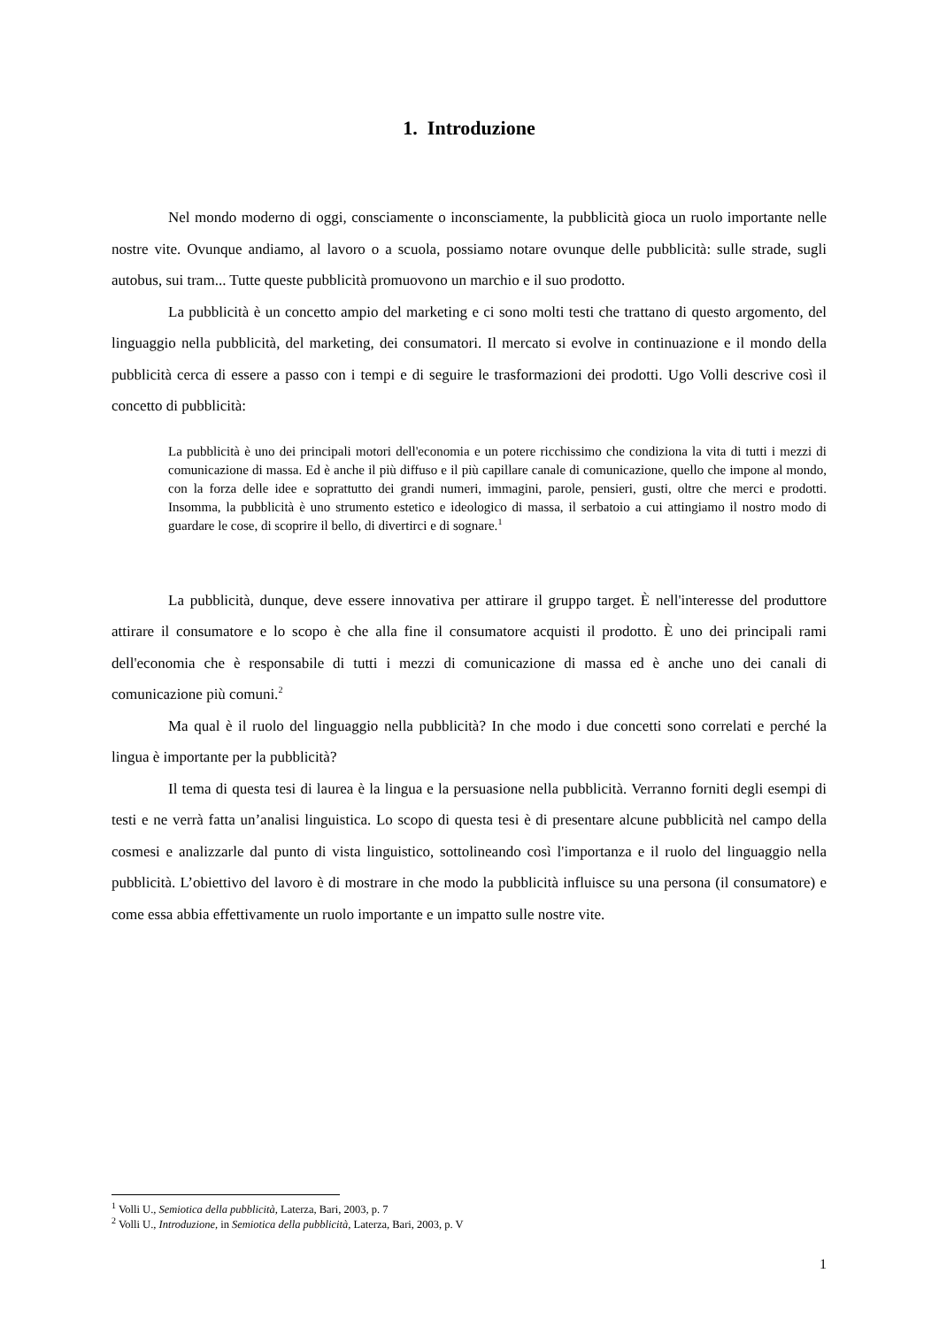1. Introduzione
Nel mondo moderno di oggi, consciamente o inconsciamente, la pubblicità gioca un ruolo importante nelle nostre vite. Ovunque andiamo, al lavoro o a scuola, possiamo notare ovunque delle pubblicità: sulle strade, sugli autobus, sui tram... Tutte queste pubblicità promuovono un marchio e il suo prodotto.
La pubblicità è un concetto ampio del marketing e ci sono molti testi che trattano di questo argomento, del linguaggio nella pubblicità, del marketing, dei consumatori. Il mercato si evolve in continuazione e il mondo della pubblicità cerca di essere a passo con i tempi e di seguire le trasformazioni dei prodotti. Ugo Volli descrive così il concetto di pubblicità:
La pubblicità è uno dei principali motori dell'economia e un potere ricchissimo che condiziona la vita di tutti i mezzi di comunicazione di massa. Ed è anche il più diffuso e il più capillare canale di comunicazione, quello che impone al mondo, con la forza delle idee e soprattutto dei grandi numeri, immagini, parole, pensieri, gusti, oltre che merci e prodotti. Insomma, la pubblicità è uno strumento estetico e ideologico di massa, il serbatoio a cui attingiamo il nostro modo di guardare le cose, di scoprire il bello, di divertirci e di sognare.<sup>1</sup>
La pubblicità, dunque, deve essere innovativa per attirare il gruppo target. È nell'interesse del produttore attirare il consumatore e lo scopo è che alla fine il consumatore acquisti il prodotto. È uno dei principali rami dell'economia che è responsabile di tutti i mezzi di comunicazione di massa ed è anche uno dei canali di comunicazione più comuni.<sup>2</sup>
Ma qual è il ruolo del linguaggio nella pubblicità? In che modo i due concetti sono correlati e perché la lingua è importante per la pubblicità?
Il tema di questa tesi di laurea è la lingua e la persuasione nella pubblicità. Verranno forniti degli esempi di testi e ne verrà fatta un’analisi linguistica. Lo scopo di questa tesi è di presentare alcune pubblicità nel campo della cosmesi e analizzarle dal punto di vista linguistico, sottolineando così l'importanza e il ruolo del linguaggio nella pubblicità. L’obiettivo del lavoro è di mostrare in che modo la pubblicità influisce su una persona (il consumatore) e come essa abbia effettivamente un ruolo importante e un impatto sulle nostre vite.
<sup>1</sup> Volli U., Semiotica della pubblicità, Laterza, Bari, 2003, p. 7
<sup>2</sup> Volli U., Introduzione, in Semiotica della pubblicità, Laterza, Bari, 2003, p. V
1